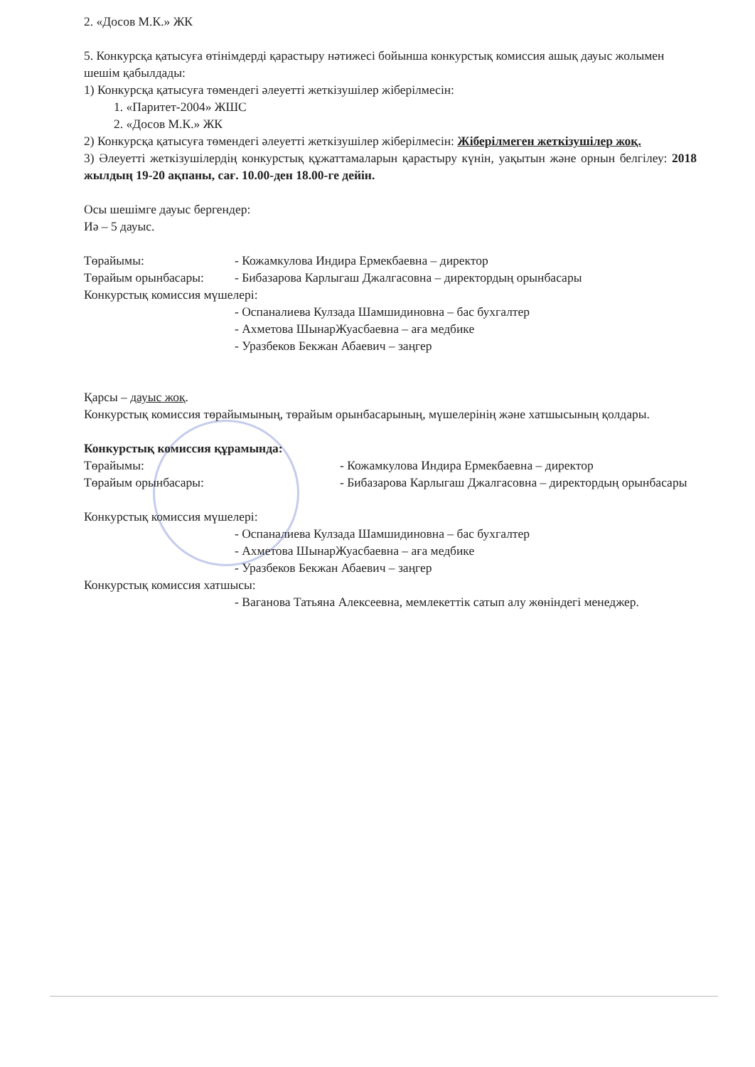2. «Досов М.К.» ЖК
5. Конкурсқа қатысуға өтінімдерді қарастыру нәтижесі бойынша конкурстық комиссия ашық дауыс жолымен шешім қабылдады:
1) Конкурсқа қатысуға төмендегі әлеуетті жеткізушілер жіберілмесін:
1. «Паритет-2004» ЖШС
2. «Досов М.К.» ЖК
2) Конкурсқа қатысуға төмендегі әлеуетті жеткізушілер жіберілмесін: Жіберілмеген жеткізушілер жоқ.
3) Әлеуетті жеткізушілердің конкурстық құжаттамаларын қарастыру күнін, уақытын және орнын белгілеу: 2018 жылдың 19-20 ақпаны, сағ. 10.00-ден 18.00-ге дейін.
Осы шешімге дауыс бергендер:
Иә – 5 дауыс.
Төрайымы: - Кожамкулова Индира Ермекбаевна – директор
Төрайым орынбасары: - Бибазарова Карлыгаш Джалгасовна – директордың орынбасары
Конкурстық комиссия мүшелері:
- Оспаналиева Кулзада Шамшидиновна – бас бухгалтер
- Ахметова ШынарЖуасбаевна – аға медбике
- Уразбеков Бекжан Абаевич – заңгер
Қарсы – дауыс жоқ.
Конкурстық комиссия төрайымының, төрайым орынбасарының, мүшелерінің және хатшысының қолдары.
Конкурстық комиссия құрамында:
Төрайымы: - Кожамкулова Индира Ермекбаевна – директор
Төрайым орынбасары: - Бибазарова Карлыгаш Джалгасовна – директордың орынбасары
Конкурстық комиссия мүшелері:
- Оспаналиева Кулзада Шамшидиновна – бас бухгалтер
- Ахметова ШынарЖуасбаевна – аға медбике
- Уразбеков Бекжан Абаевич – заңгер
Конкурстық комиссия хатшысы:
- Ваганова Татьяна Алексеевна, мемлекеттік сатып алу жөніндегі менеджер.